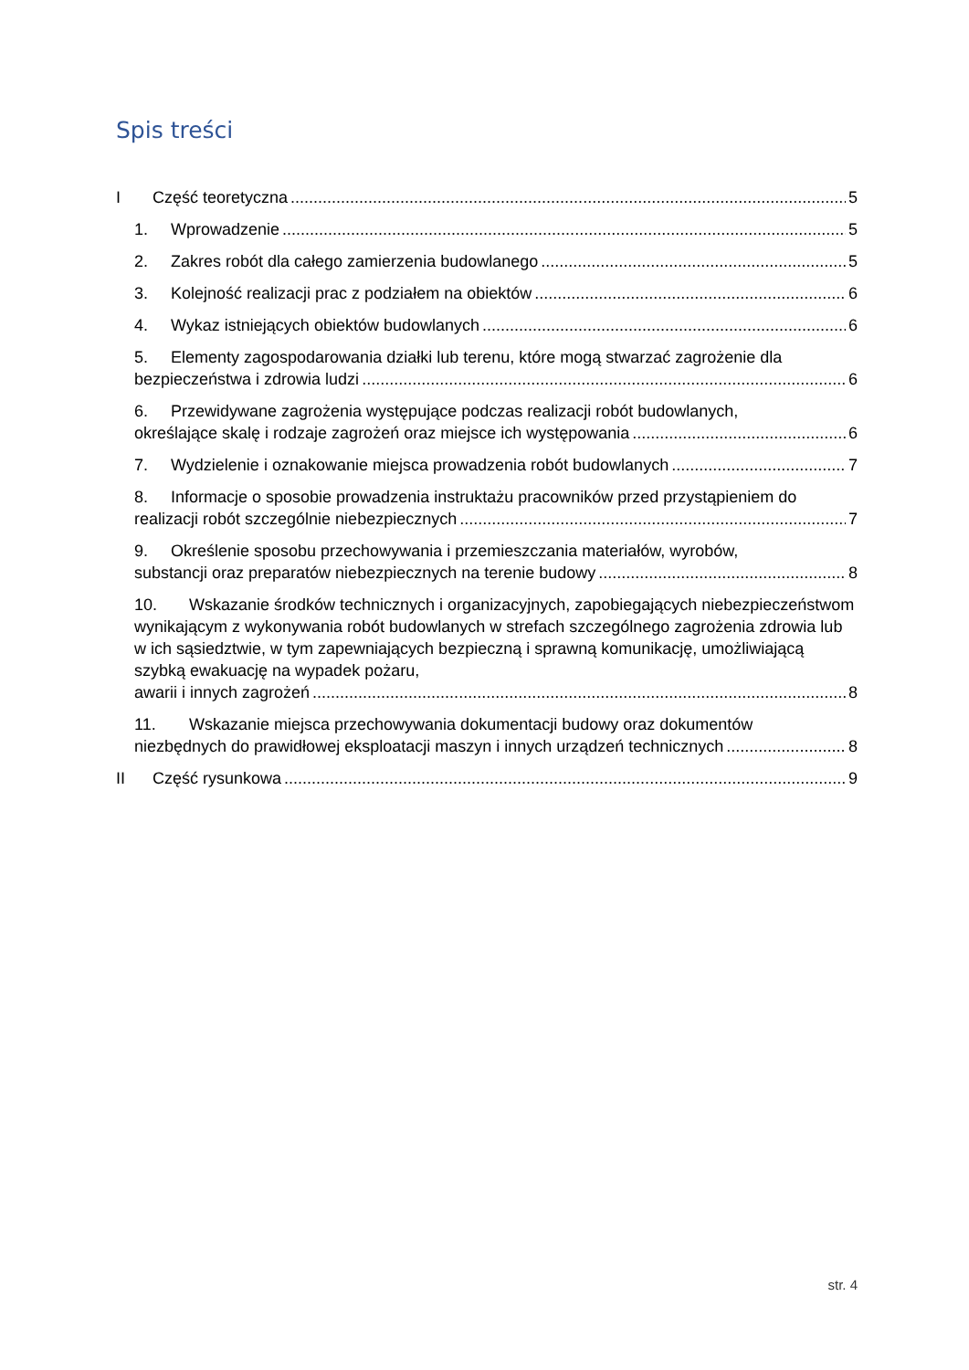Spis treści
I Część teoretyczna 5
1. Wprowadzenie 5
2. Zakres robót dla całego zamierzenia budowlanego 5
3. Kolejność realizacji prac z podziałem na obiektów 6
4. Wykaz istniejących obiektów budowlanych 6
5. Elementy zagospodarowania działki lub terenu, które mogą stwarzać zagrożenie dla
bezpieczeństwa i zdrowia ludzi 6
6. Przewidywane zagrożenia występujące podczas realizacji robót budowlanych,
określające skalę i rodzaje zagrożeń oraz miejsce ich występowania 6
7. Wydzielenie i oznakowanie miejsca prowadzenia robót budowlanych 7
8. Informacje o sposobie prowadzenia instruktażu pracowników przed przystąpieniem do
realizacji robót szczególnie niebezpiecznych 7
9. Określenie sposobu przechowywania i przemieszczania materiałów, wyrobów,
substancji oraz preparatów niebezpiecznych na terenie budowy 8
10. Wskazanie środków technicznych i organizacyjnych, zapobiegających niebezpieczeństwom wynikającym z wykonywania robót budowlanych w strefach szczególnego zagrożenia zdrowia lub w ich sąsiedztwie, w tym zapewniających bezpieczną i sprawną komunikację, umożliwiającą szybką ewakuację na wypadek pożaru,
awarii i innych zagrożeń 8
11. Wskazanie miejsca przechowywania dokumentacji budowy oraz dokumentów
niezbędnych do prawidłowej eksploatacji maszyn i innych urządzeń technicznych 8
II Część rysunkowa 9
str. 4